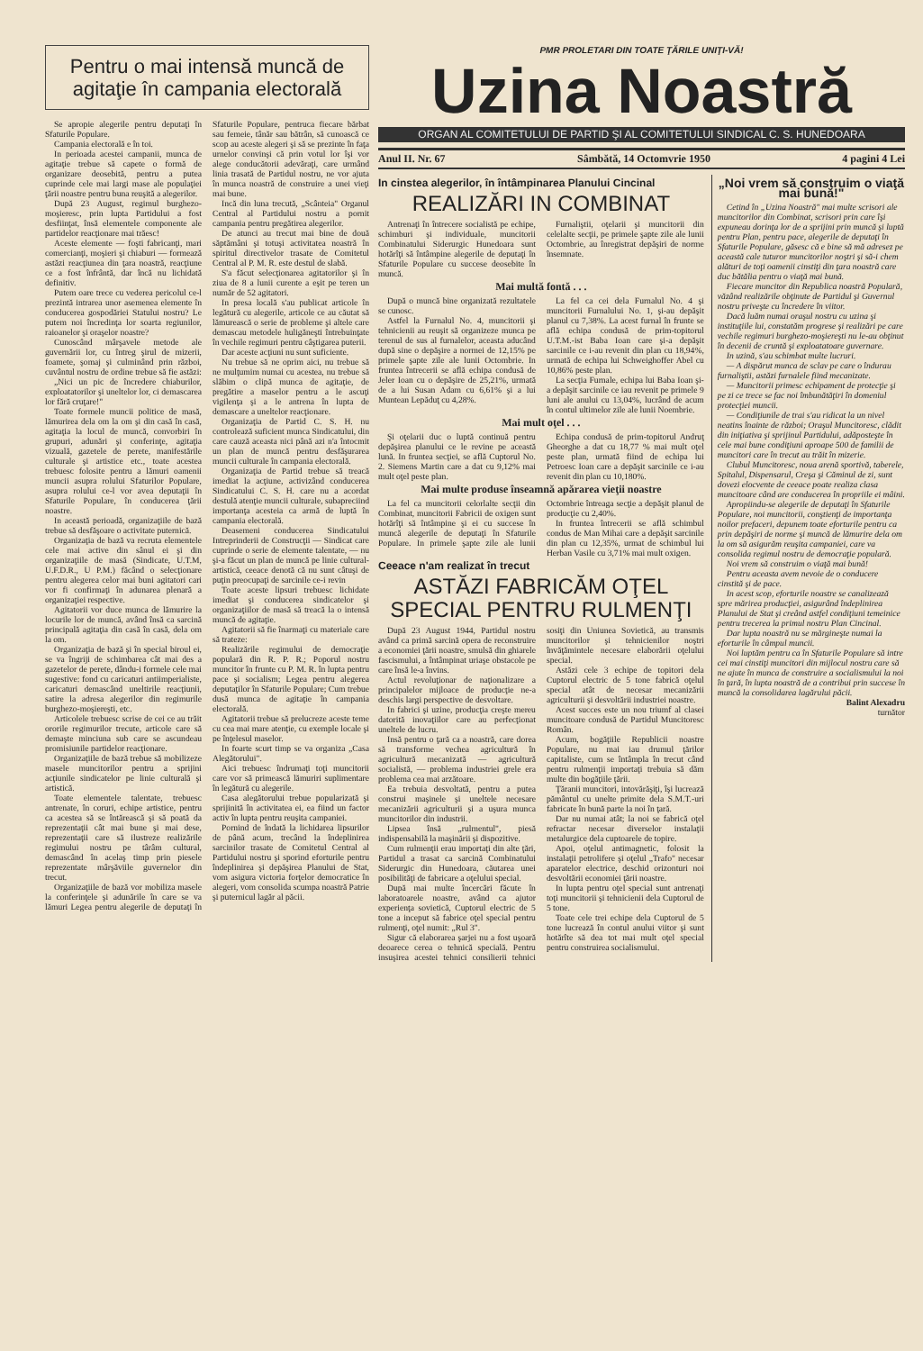Pentru o mai intensă muncă de agitaţie în campania electorală
Se apropie alegerile pentru deputaţi în Sfaturile Populare.
Campania electorală e în toi.
In perioada acestei campanii, munca de agitaţie trebue să capete o formă de organizare deosebită, pentru a putea cuprinde cele mai largi mase ale populaţiei ţării noastre pentru buna reuşită a alegerilor.
După 23 August, regimul burghezo-moşieresc, prin lupta Partidului a fost desfiinţat, însă elementele componente ale partidelor reacţionare mai trăesc!
Aceste elemente — foşti fabricanţi, mari comercianţi, moşieri şi chiaburi — formează astăzi reacţiunea din ţara noastră, reacţiune ce a fost înfrântă, dar încă nu lichidată definitiv.
Putem oare trece cu vederea pericolul ce-l prezintă intrarea unor asemenea elemente în conducerea gospodăriei Statului nostru? Le putem noi încredinţa lor soarta regiunilor, raioanelor şi oraşelor noastre?
Cunoscând mârşavele metode ale guvernării lor, cu întreg şirul de mizerii, foamete, şomaj şi culminând prin război, cuvântul nostru de ordine trebue să fie astăzi:
„Nici un pic de încredere chiaburilor, exploatatorilor şi uneltelor lor, ci demascarea lor fără cruţare!"
Toate formele muncii politice de masă, lămurirea dela om la om şi din casă în casă, agitaţia la locul de muncă, convorbiri în grupuri, adunări şi conferinţe, agitaţia vizuală, gazetele de perete, manifestările culturale şi artistice etc., toate acestea trebuesc folosite pentru a lămuri oamenii muncii asupra rolului Sfaturilor Populare, asupra rolului ce-l vor avea deputaţii în Sfaturile Populare, în conducerea ţării noastre.
In această perioadă, organizaţiile de bază trebue să desfăşoare o activitate puternică.
Organizaţia de bază va recruta elementele cele mai active din sânul ei şi din organizaţiile de masă (Sindicate, U.T.M, U.F.D.R., U P.M.) făcând o selecţionare pentru alegerea celor mai buni agitatori cari vor fi confirmaţi în adunarea plenară a organizaţiei respective.
Agitatorii vor duce munca de lămurire la locurile lor de muncă, având însă ca sarcină principală agitaţia din casă în casă, dela om la om.
Organizaţia de bază şi în special biroul ei, se va îngriji de schimbarea cât mai des a gazetelor de perete, dându-i formele cele mai sugestive: fond cu caricaturi antiimperialiste, caricaturi demascând uneltirile reacţiunii, satire la adresa alegerilor din regimurile burghezo-moşiereşti, etc.
Articolele trebuesc scrise de cei ce au trăit ororile regimurilor trecute, articole care să demaşte minciuna sub care se ascundeau promisiunile partidelor reacţionare.
Organizaţiile de bază trebue să mobilizeze masele muncitorilor pentru a sprijini acţiunile sindicatelor pe linie culturală şi artistică.
Toate elementele talentate, trebuesc antrenate, în coruri, echipe artistice, pentru ca acestea să se întărească şi să poată da reprezentaţii cât mai bune şi mai dese, reprezentaţii care să ilustreze realizările regimului nostru pe târâm cultural, demascând în acelaş timp prin piesele reprezentate mârşăviile guvernelor din trecut.
Organizaţiile de bază vor mobiliza masele la conferinţele şi adunările în care se va lămuri Legea pentru alegerile de deputaţi în Sfaturile Populare, pentruca fiecare bărbat sau femeie, tânăr sau bătrân, să cunoască ce scop au aceste alegeri şi să se prezinte în faţa urnelor convinşi că prin votul lor îşi vor alege conducătorii adevăraţi, care urmând linia trasată de Partidul nostru, ne vor ajuta în munca noastră de construire a unei vieţi mai bune.
Incă din luna trecută, „Scânteia" Organul Central al Partidului nostru a pornit campania pentru pregătirea alegerilor.
De atunci au trecut mai bine de două săptămâni şi totuşi activitatea noastră în spiritul directivelor trasate de Comitetul Central al P. M. R. este destul de slabă.
S'a făcut selecţionarea agitatorilor şi în ziua de 8 a lunii curente a eşit pe teren un număr de 52 agitatori.
In presa locală s'au publicat articole în legătură cu alegerile, articole ce au căutat să lămurească o serie de probleme şi altele care demascau metodele huligăneşti întrebuinţate în vechile regimuri pentru câştigarea puterii.
Dar aceste acţiuni nu sunt suficiente.
Nu trebue să ne oprim aici, nu trebue să ne mulţumim numai cu acestea, nu trebue să slăbim o clipă munca de agitaţie, de pregătire a maselor pentru a le ascuţi vigilenţa şi a le antrena în lupta de demascare a uneltelor reacţionare.
Organizaţia de Partid C. S. H. nu controlează suficient munca Sindicatului, din care cauză aceasta nici până azi n'a întocmit un plan de muncă pentru desfăşurarea muncii culturale în campania electorală.
Organizaţia de Partid trebue să treacă imediat la acţiune, activizând conducerea Sindicatului C. S. H. care nu a acordat destulă atenţie muncii culturale, subapreciind importanţa acesteia ca armă de luptă în campania electorală.
Deasemeni conducerea Sindicatului Intreprinderii de Construcţii — Sindicat care cuprinde o serie de elemente talentate, — nu şi-a făcut un plan de muncă pe linie cultural-artistică, ceeace denotă că nu sunt câtuşi de puţin preocupaţi de sarcinile ce-i revin
Toate aceste lipsuri trebuesc lichidate imediat şi conducerea sindicatelor şi organizaţiilor de masă să treacă la o intensă muncă de agitaţie.
Agitatorii să fie înarmaţi cu materiale care să trateze:
Realizările regimului de democraţie populară din R. P. R.; Poporul nostru muncitor în frunte cu P. M. R. în lupta pentru pace şi socialism; Legea pentru alegerea deputaţilor în Sfaturile Populare; Cum trebue dusă munca de agitaţie în campania electorală.
Agitatorii trebue să prelucreze aceste teme cu cea mai mare atenţie, cu exemple locale şi pe înţelesul maselor.
In foarte scurt timp se va organiza „Casa Alegătorului".
Aici trebuesc îndrumaţi toţi muncitorii care vor să primească lămuriri suplimentare în legătură cu alegerile.
Casa alegătorului trebue popularizată şi sprijinită în activitatea ei, ea fiind un factor activ în lupta pentru reuşita campaniei.
Pornind de îndată la lichidarea lipsurilor de până acum, trecând la îndeplinirea sarcinilor trasate de Comitetul Central al Partidului nostru şi sporind eforturile pentru îndeplinirea şi depăşirea Planului de Stat, vom asigura victoria forţelor democratice în alegeri, vom consolida scumpa noastră Patrie şi puternicul lagăr al păcii.
PMR PROLETARI DIN TOATE ŢĂRILE UNIŢI-VĂ!
Uzina Noastră
ORGAN AL COMITETULUI DE PARTID ŞI AL COMITETULUI SINDICAL C. S. HUNEDOARA
Anul II. Nr. 67 Sâmbătă, 14 Octomvrie 1950 4 pagini 4 Lei
In cinstea alegerilor, în întâmpinarea Planului Cincinal
REALIZĂRI IN COMBINAT
Antrenaţi în întrecere socialistă pe echipe, schimburi şi individuale, muncitorii Combinatului Siderurgic Hunedoara sunt hotărîţi să întâmpine alegerile de deputaţi în Sfaturile Populare cu succese deosebite în muncă.
Furnaliştii, oţelarii şi muncitorii din celelalte secţii, pe primele şapte zile ale lunii Octombrie, au înregistrat depăşiri de norme însemnate.
Mai multă fontă . . .
După o muncă bine organizată rezultatele se cunosc.
Astfel la Furnalul No. 4, muncitorii şi tehnicienii au reuşit să organizeze munca pe terenul de sus al furnalelor, aceasta aducând după sine o depăşire a normei de 12,15% pe primele şapte zile ale lunii Octombrie. In fruntea întrecerii se află echipa condusă de Jeler Ioan cu o depăşire de 25,21%, urmată de a lui Susan Adam cu 6,61% şi a lui Muntean Lepăduţ cu 4,28%.
La fel ca cei dela Furnalul No. 4 şi muncitorii Furnalului No. 1, şi-au depăşit planul cu 7,38%. La acest furnal în frunte se află echipa condusă de prim-topitorul U.T.M.-ist Baba Ioan care şi-a depăşit sarcinile ce i-au revenit din plan cu 18,94%, urmată de echipa lui Schweighoffer Abel cu 10,86% peste plan.
La secţia Furnale, echipa lui Baba Ioan şi-a depăşit sarcinile ce iau revenit pe primele 9 luni ale anului cu 13,04%, lucrând de acum în contul ultimelor zile ale lunii Noembrie.
Mai mult oţel . . .
Şi oţelarii duc o luptă continuă pentru depăşirea planului ce le revine pe această lună. In fruntea secţiei, se află Cuptorul No. 2. Siemens Martin care a dat cu 9,12% mai mult oţel peste plan.
Echipa condusă de prim-topitorul Andruţ Gheorghe a dat cu 18,77 % mai mult oţel peste plan, urmată fiind de echipa lui Petroesc Ioan care a depăşit sarcinile ce i-au revenit din plan cu 10,180%.
Mai multe produse înseamnă apărarea vieţii noastre
La fel ca muncitorii celorlalte secţii din Combinat, muncitorii Fabricii de oxigen sunt hotărîţi să întâmpine şi ei cu succese în muncă alegerile de deputaţi în Sfaturile Populare. In primele şapte zile ale lunii Octombrie întreaga secţie a depăşit planul de producţie cu 2,40%.
In fruntea întrecerii se află schimbul condus de Man Mihai care a depăşit sarcinile din plan cu 12,35%, urmat de schimbul lui Herban Vasile cu 3,71% mai mult oxigen.
Ceeace n'am realizat în trecut
ASTĂZI FABRICĂM OŢEL SPECIAL PENTRU RULMENŢI
După 23 August 1944, Partidul nostru având ca primă sarcină opera de reconstruire a economiei ţării noastre, smulsă din ghiarele fascismului, a întâmpinat uriaşe obstacole pe care însă le-a învins.
Actul revoluţionar de naţionalizare a principalelor mijloace de producţie ne-a deschis largi perspective de desvoltare.
In fabrici şi uzine, producţia creşte mereu datorită inovaţiilor care au perfecţionat uneltele de lucru.
Insă pentru o ţară ca a noastră, care dorea să transforme vechea agricultură în agricultură mecanizată — agricultură socialistă, — problema industriei grele era problema cea mai arzătoare.
Ea trebuia desvoltată, pentru a putea construi maşinele şi uneltele necesare mecanizării agriculturii şi a uşura munca muncitorilor din industrii.
Lipsea însă „rulmentul", piesă indispensabilă la maşinării şi dispozitive.
Cum rulmenţii erau importaţi din alte ţări, Partidul a trasat ca sarcină Combinatului Siderurgic din Hunedoara, căutarea unei posibilităţi de fabricare a oţelului special.
După mai multe încercări făcute în laboratoarele noastre, având ca ajutor experienţa sovietică, Cuptorul electric de 5 tone a inceput să fabrice oţel special pentru rulmenţi, oţel numit: „Rul 3".
Sigur că elaborarea şarjei nu a fost uşoară deoarece cerea o tehnică specială. Pentru insuşirea acestei tehnici consilierii tehnici sosiţi din Uniunea Sovietică, au transmis muncitorilor şi tehnicienilor noştri învăţămintele necesare elaborării oţelului special.
Astăzi cele 3 echipe de topitori dela Cuptorul electric de 5 tone fabrică oţelul special atât de necesar mecanizării agriculturii şi desvoltării industriei noastre.
Acest succes este un nou triumf al clasei muncitoare condusă de Partidul Muncitoresc Român.
Acum, bogăţiile Republicii noastre Populare, nu mai iau drumul ţărilor capitaliste, cum se întâmpla în trecut când pentru rulmenţii importaţi trebuia să dăm multe din bogăţiile ţării.
Ţăranii muncitori, intovărăşiţi, îşi lucrează pământul cu unelte primite dela S.M.T.-uri fabricate în bună parte la noi în ţară.
Dar nu numai atât; la noi se fabrică oţel refractar necesar diverselor instalaţii metalurgice dela cuptoarele de topire.
Apoi, oţelul antimagnetic, folosit la instalaţii petrolifere şi oţelul „Trafo" necesar aparatelor electrice, deschid orizonturi noi desvoltării economiei ţării noastre.
In lupta pentru oţel special sunt antrenaţi toţi muncitorii şi tehnicienii dela Cuptorul de 5 tone.
Toate cele trei echipe dela Cuptorul de 5 tone lucrează în contul anului viitor şi sunt hotărîte să dea tot mai mult oţel special pentru construirea socialismului.
„Noi vrem să construim o viaţă mai bună!"
Cetind în „Uzina Noastră" mai multe scrisori ale muncitorilor din Combinat, scrisori prin care îşi expuneau dorinţa lor de a sprijini prin muncă şi luptă pentru Plan, pentru pace, alegerile de deputaţi în Sfaturile Populare, găsesc că e bine să mă adresez pe această cale tuturor muncitorilor noştri şi să-i chem alături de toţi oamenii cinstiţi din ţara noastră care duc bătălia pentru o viaţă mai bună.
Fiecare muncitor din Republica noastră Populară, văzând realizările obţinute de Partidul şi Guvernul nostru priveşte cu încredere în viitor.
Dacă luăm numai oraşul nostru cu uzina şi instituţiile lui, constatăm progrese şi realizări pe care vechile regimuri burghezo-moşiereşti nu le-au obţinut în decenii de cruntă şi exploatatoare guvernare.
In uzină, s'au schimbat multe lucruri.
— A dispărut munca de sclav pe care o îndurau furnaliştii, astăzi furnalele fiind mecanizate.
— Muncitorii primesc echipament de protecţie şi pe zi ce trece se fac noi îmbunătăţiri în domeniul protecţiei muncii.
— Condiţiunile de trai s'au ridicat la un nivel neatins înainte de război; Oraşul Muncitoresc, clădit din iniţiativa şi sprijinul Partidului, adăposteşte în cele mai bune condiţiuni aproape 500 de familii de muncitori care în trecut au trăit în mizerie.
Clubul Muncitoresc, noua arenă sportivă, taberele, Spitalul, Dispensarul, Creşa şi Căminul de zi, sunt dovezi elocvente de ceeace poate realiza clasa muncitoare când are conducerea în propriile ei mâini.
Apropiindu-se alegerile de deputaţi în Sfaturile Populare, noi muncitorii, conştienţi de importanţa noilor prefaceri, depunem toate eforturile pentru ca prin depăşiri de norme şi muncă de lămurire dela om la om să asigurăm reuşita campaniei, care va consolida regimul nostru de democraţie populară.
Noi vrem să construim o viaţă mai bună!
Pentru aceasta avem nevoie de o conducere cinstită şi de pace.
In acest scop, eforturile noastre se canalizează spre mărirea producţiei, asigurând îndeplinirea Planului de Stat şi creând astfel condiţiuni temeinice pentru trecerea la primul nostru Plan Cincinal.
Dar lupta noastră nu se mărgineşte numai la eforturile în câmpul muncii.
Noi luptăm pentru ca în Sfaturile Populare să intre cei mai cinstiţi muncitori din mijlocul nostru care să ne ajute în munca de construire a socialismului la noi în ţară, în lupta noastră de a contribui prin succese în muncă la consolidarea lagărului păcii.
Balint Alexadru
turnător